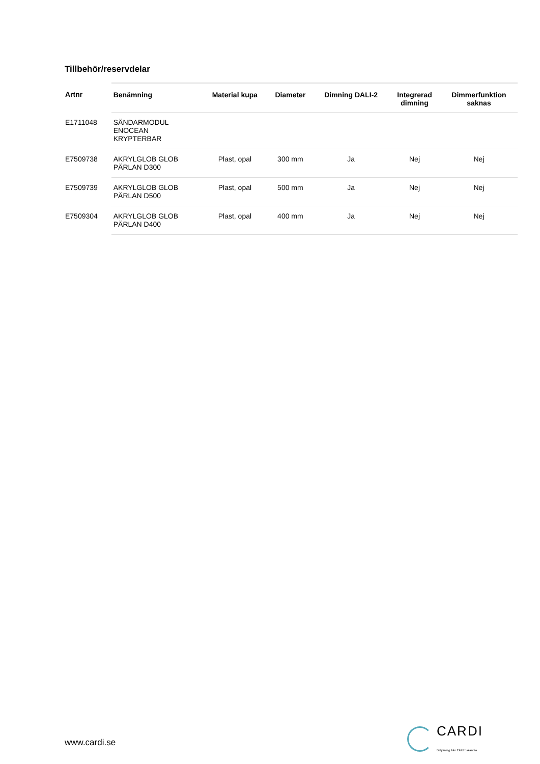Tillbehör/reservdelar
| Artnr | Benämning | Material kupa | Diameter | Dimning DALI-2 | Integrerad dimning | Dimmerfunktion saknas |
| --- | --- | --- | --- | --- | --- | --- |
| E1711048 | SÄNDARMODUL ENOCEAN KRYPTERBAR | | | | | |
| E7509738 | AKRYLGLOB GLOB PÄRLAN D300 | Plast, opal | 300 mm | Ja | Nej | Nej |
| E7509739 | AKRYLGLOB GLOB PÄRLAN D500 | Plast, opal | 500 mm | Ja | Nej | Nej |
| E7509304 | AKRYLGLOB GLOB PÄRLAN D400 | Plast, opal | 400 mm | Ja | Nej | Nej |
www.cardi.se
CARDI
Belysning från Elektroskandia